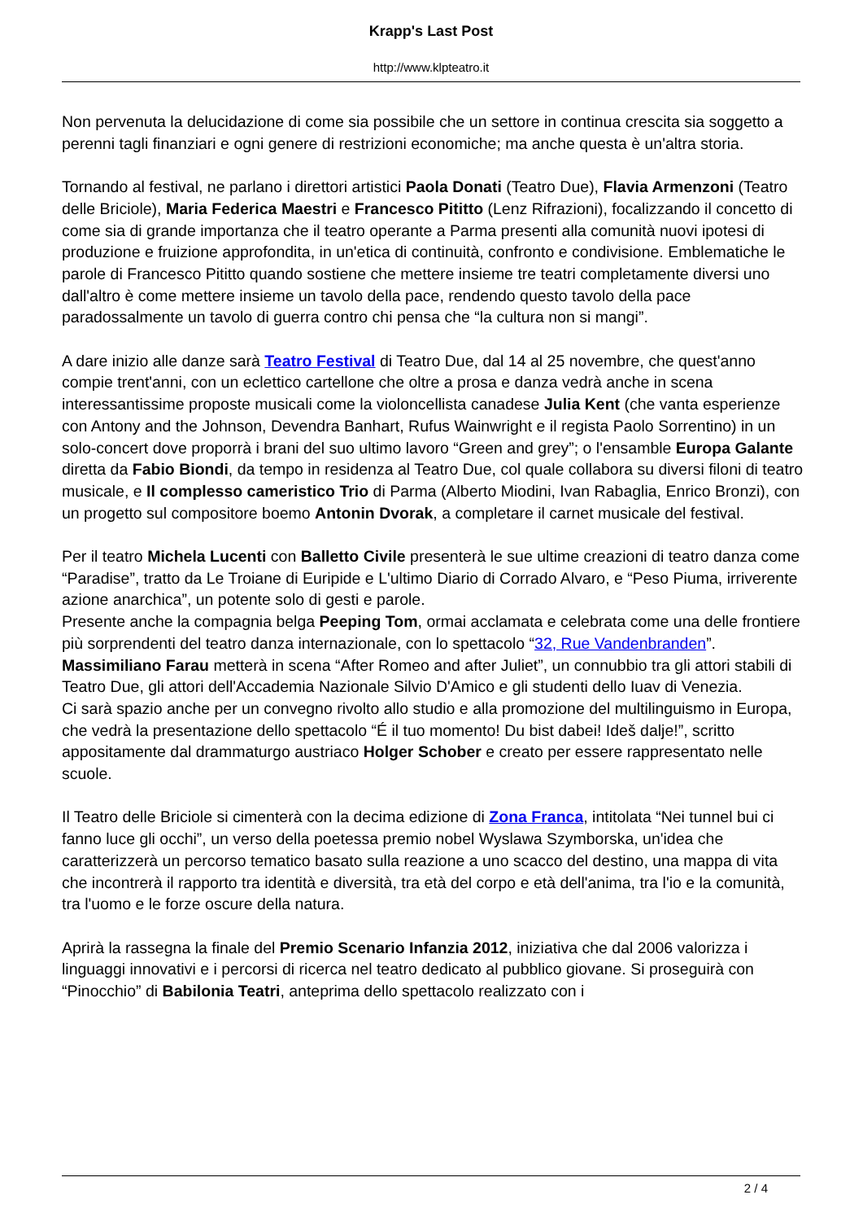Krapp's Last Post
http://www.klpteatro.it
Non pervenuta la delucidazione di come sia possibile che un settore in continua crescita sia soggetto a perenni tagli finanziari e ogni genere di restrizioni economiche; ma anche questa è un'altra storia.
Tornando al festival, ne parlano i direttori artistici Paola Donati (Teatro Due), Flavia Armenzoni (Teatro delle Briciole), Maria Federica Maestri e Francesco Pititto (Lenz Rifrazioni), focalizzando il concetto di come sia di grande importanza che il teatro operante a Parma presenti alla comunità nuovi ipotesi di produzione e fruizione approfondita, in un'etica di continuità, confronto e condivisione. Emblematiche le parole di Francesco Pititto quando sostiene che mettere insieme tre teatri completamente diversi uno dall'altro è come mettere insieme un tavolo della pace, rendendo questo tavolo della pace paradossalmente un tavolo di guerra contro chi pensa che “la cultura non si mangi”.
A dare inizio alle danze sarà Teatro Festival di Teatro Due, dal 14 al 25 novembre, che quest'anno compie trent'anni, con un eclettico cartellone che oltre a prosa e danza vedrà anche in scena interessantissime proposte musicali come la violoncellista canadese Julia Kent (che vanta esperienze con Antony and the Johnson, Devendra Banhart, Rufus Wainwright e il regista Paolo Sorrentino) in un solo-concert dove proporrà i brani del suo ultimo lavoro “Green and grey”; o l'ensamble Europa Galante diretta da Fabio Biondi, da tempo in residenza al Teatro Due, col quale collabora su diversi filoni di teatro musicale, e Il complesso cameristico Trio di Parma (Alberto Miodini, Ivan Rabaglia, Enrico Bronzi), con un progetto sul compositore boemo Antonin Dvorak, a completare il carnet musicale del festival.
Per il teatro Michela Lucenti con Balletto Civile presenterà le sue ultime creazioni di teatro danza come “Paradise”, tratto da Le Troiane di Euripide e L'ultimo Diario di Corrado Alvaro, e “Peso Piuma, irriverente azione anarchica”, un potente solo di gesti e parole.
Presente anche la compagnia belga Peeping Tom, ormai acclamata e celebrata come una delle frontiere più sorprendenti del teatro danza internazionale, con lo spettacolo “32, Rue Vandenbranden”.
Massimiliano Farau metterà in scena “After Romeo and after Juliet”, un connubbio tra gli attori stabili di Teatro Due, gli attori dell'Accademia Nazionale Silvio D'Amico e gli studenti dello Iuav di Venezia.
Ci sarà spazio anche per un convegno rivolto allo studio e alla promozione del multilinguismo in Europa, che vedrà la presentazione dello spettacolo “É il tuo momento! Du bist dabei! Ideš dalje!”, scritto appositamente dal drammaturgo austriaco Holger Schober e creato per essere rappresentato nelle scuole.
Il Teatro delle Briciole si cimenterà con la decima edizione di Zona Franca, intitolata “Nei tunnel bui ci fanno luce gli occhi”, un verso della poetessa premio nobel Wyslawa Szymborska, un'idea che caratterizzerà un percorso tematico basato sulla reazione a uno scacco del destino, una mappa di vita che incontrerà il rapporto tra identità e diversità, tra età del corpo e età dell'anima, tra l'io e la comunità, tra l'uomo e le forze oscure della natura.
Aprirà la rassegna la finale del Premio Scenario Infanzia 2012, iniziativa che dal 2006 valorizza i linguaggi innovativi e i percorsi di ricerca nel teatro dedicato al pubblico giovane. Si proseguirà con “Pinocchio” di Babilonia Teatri, anteprima dello spettacolo realizzato con i
2 / 4